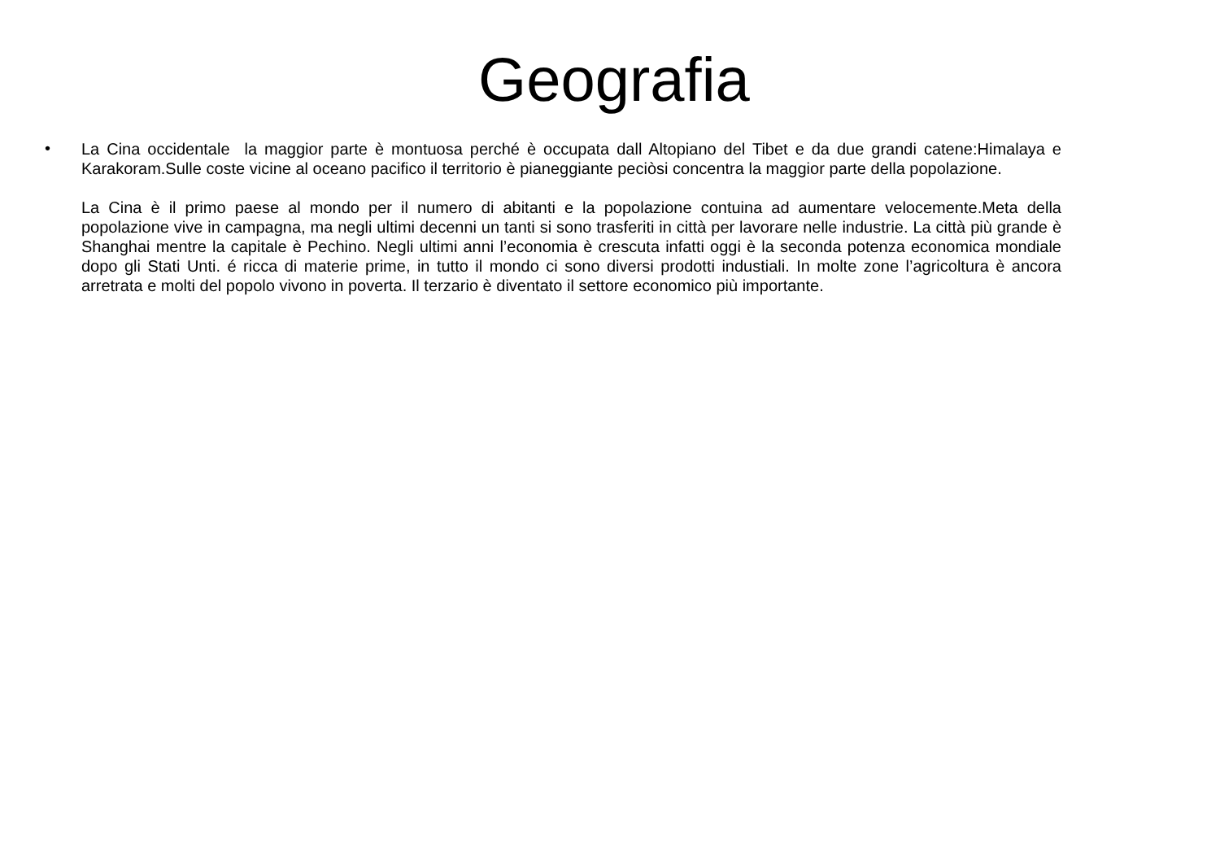Geografia
•
La Cina occidentale la maggior parte è montuosa perché è occupata dall Altopiano del Tibet e da due grandi catene:Himalaya e Karakoram.Sulle coste vicine al oceano pacifico il territorio è pianeggiante peciòsi concentra la maggior parte della popolazione.
La Cina è il primo paese al mondo per il numero di abitanti e la popolazione contuina ad aumentare velocemente.Meta della popolazione vive in campagna, ma negli ultimi decenni un tanti si sono trasferiti in città per lavorare nelle industrie. La città più grande è Shanghai mentre la capitale è Pechino. Negli ultimi anni l’economia è crescuta infatti oggi è la seconda potenza economica mondiale dopo gli Stati Unti. é ricca di materie prime, in tutto il mondo ci sono diversi prodotti industiali. In molte zone l’agricoltura è ancora arretrata e molti del popolo vivono in poverta. Il terzario è diventato il settore economico più importante.